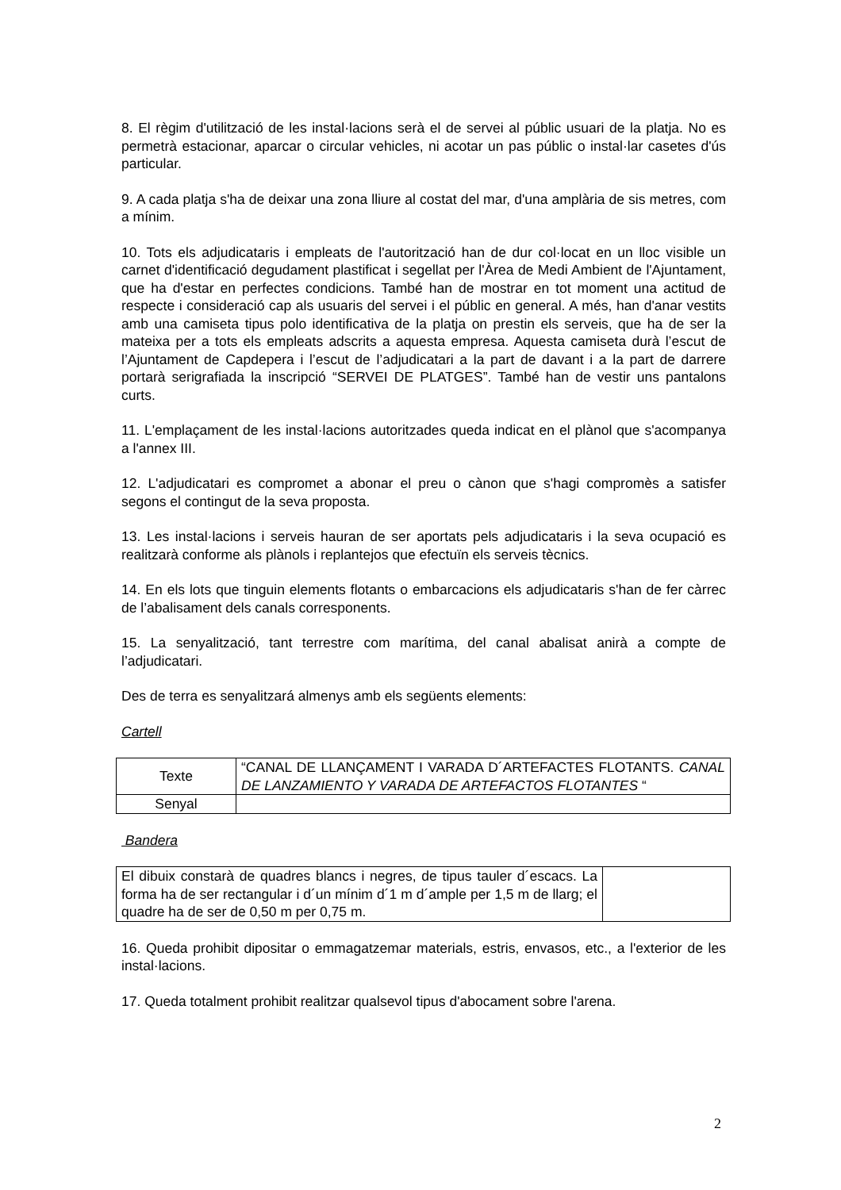8. El règim d'utilització de les instal·lacions serà el de servei al públic usuari de la platja. No es permetrà estacionar, aparcar o circular vehicles, ni acotar un pas públic o instal·lar casetes d'ús particular.
9. A cada platja s'ha de deixar una zona lliure al costat del mar, d'una amplària de sis metres, com a mínim.
10. Tots els adjudicataris i empleats de l'autorització han de dur col·locat en un lloc visible un carnet d'identificació degudament plastificat i segellat per l'Àrea de Medi Ambient de l'Ajuntament, que ha d'estar en perfectes condicions. També han de mostrar en tot moment una actitud de respecte i consideració cap als usuaris del servei i el públic en general. A més, han d'anar vestits amb una camiseta tipus polo identificativa de la platja on prestin els serveis, que ha de ser la mateixa per a tots els empleats adscrits a aquesta empresa. Aquesta camiseta durà l’escut de l’Ajuntament de Capdepera i l’escut de l’adjudicatari a la part de davant i a la part de darrere portarà serigrafiada la inscripció “SERVEI DE PLATGES”. També han de vestir uns pantalons curts.
11. L'emplaçament de les instal·lacions autoritzades queda indicat en el plànol que s'acompanya a l'annex III.
12. L'adjudicatari es compromet a abonar el preu o cànon que s'hagi compromès a satisfer segons el contingut de la seva proposta.
13. Les instal·lacions i serveis hauran de ser aportats pels adjudicataris i la seva ocupació es realitzarà conforme als plànols i replantejos que efectuïn els serveis tècnics.
14. En els lots que tinguin elements flotants o embarcacions els adjudicataris s'han de fer càrrec de l’abalisament dels canals corresponents.
15. La senyalització, tant terrestre com marítima, del canal abalisat anirà a compte de l’adjudicatari.
Des de terra es senyalitzará almenys amb els següents elements:
Cartell
| Texte | “CANAL DE LLANÇAMENT I VARADA D´ARTEFACTES FLOTANTS. CANAL DE LANZAMIENTO Y VARADA DE ARTEFACTOS FLOTANTES “ |
| Senyal | |
Bandera
| El dibuix constarà de quadres blancs i negres, de tipus tauler d´escacs. La forma ha de ser rectangular i d´un mínim d´1 m d´ample per 1,5 m de llarg; el quadre ha de ser de 0,50 m per 0,75 m. | |
16. Queda prohibit dipositar o emmagatzemar materials, estris, envasos, etc., a l'exterior de les instal·lacions.
17. Queda totalment prohibit realitzar qualsevol tipus d'abocament sobre l'arena.
2